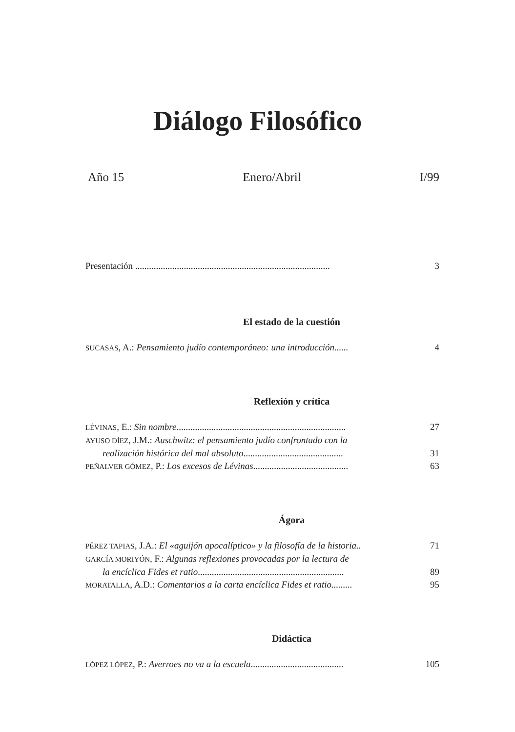Diálogo Filosófico
Año 15 Enero/Abril I/99
Presentación .................................................................................... 3
El estado de la cuestión
SUCASAS, A.: Pensamiento judío contemporáneo: una introducción...... 4
Reflexión y crítica
LÉVINAS, E.: Sin nombre......................................................................... 27
AYUSO DÍEZ, J.M.: Auschwitz: el pensamiento judío confrontado con la
realización histórica del mal absoluto........................................... 31
PEÑALVER GÓMEZ, P.: Los excesos de Lévinas......................................... 63
Ágora
PÉREZ TAPIAS, J.A.: El «aguijón apocalíptico» y la filosofía de la historia.. 71
GARCÍA MORIYÓN, F.: Algunas reflexiones provocadas por la lectura de
la encíclica Fides et ratio............................................................... 89
MORATALLA, A.D.: Comentarios a la carta encíclica Fides et ratio......... 95
Didáctica
LÓPEZ LÓPEZ, P.: Averroes no va a la escuela........................................ 105